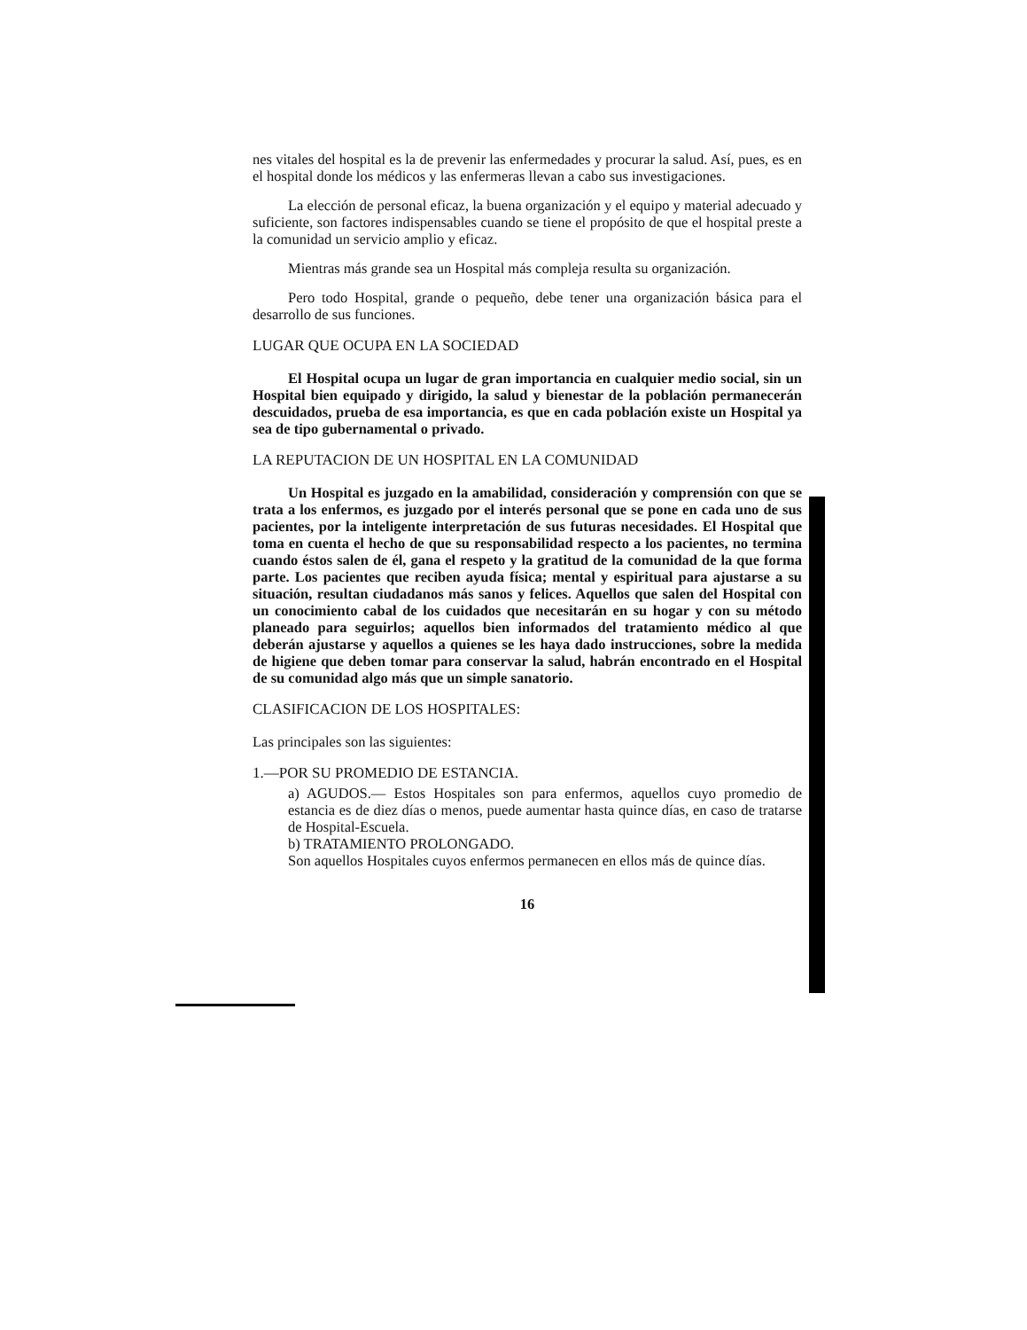nes vitales del hospital es la de prevenir las enfermedades y procurar la salud. Así, pues, es en el hospital donde los médicos y las enfermeras llevan a cabo sus investigaciones.
La elección de personal eficaz, la buena organización y el equipo y material adecuado y suficiente, son factores indispensables cuando se tiene el propósito de que el hospital preste a la comunidad un servicio amplio y eficaz.
Mientras más grande sea un Hospital más compleja resulta su organización.
Pero todo Hospital, grande o pequeño, debe tener una organización básica para el desarrollo de sus funciones.
LUGAR QUE OCUPA EN LA SOCIEDAD
El Hospital ocupa un lugar de gran importancia en cualquier medio social, sin un Hospital bien equipado y dirigido, la salud y bienestar de la población permanecerán descuidados, prueba de esa importancia, es que en cada población existe un Hospital ya sea de tipo gubernamental o privado.
LA REPUTACION DE UN HOSPITAL EN LA COMUNIDAD
Un Hospital es juzgado en la amabilidad, consideración y comprensión con que se trata a los enfermos, es juzgado por el interés personal que se pone en cada uno de sus pacientes, por la inteligente interpretación de sus futuras necesidades. El Hospital que toma en cuenta el hecho de que su responsabilidad respecto a los pacientes, no termina cuando éstos salen de él, gana el respeto y la gratitud de la comunidad de la que forma parte. Los pacientes que reciben ayuda física; mental y espiritual para ajustarse a su situación, resultan ciudadanos más sanos y felices. Aquellos que salen del Hospital con un conocimiento cabal de los cuidados que necesitarán en su hogar y con su método planeado para seguirlos; aquellos bien informados del tratamiento médico al que deberán ajustarse y aquellos a quienes se les haya dado instrucciones, sobre la medida de higiene que deben tomar para conservar la salud, habrán encontrado en el Hospital de su comunidad algo más que un simple sanatorio.
CLASIFICACION DE LOS HOSPITALES:
Las principales son las siguientes:
1.—POR SU PROMEDIO DE ESTANCIA.
a) AGUDOS.— Estos Hospitales son para enfermos, aquellos cuyo promedio de estancia es de diez días o menos, puede aumentar hasta quince días, en caso de tratarse de Hospital-Escuela.
b) TRATAMIENTO PROLONGADO.
Son aquellos Hospitales cuyos enfermos permanecen en ellos más de quince días.
16